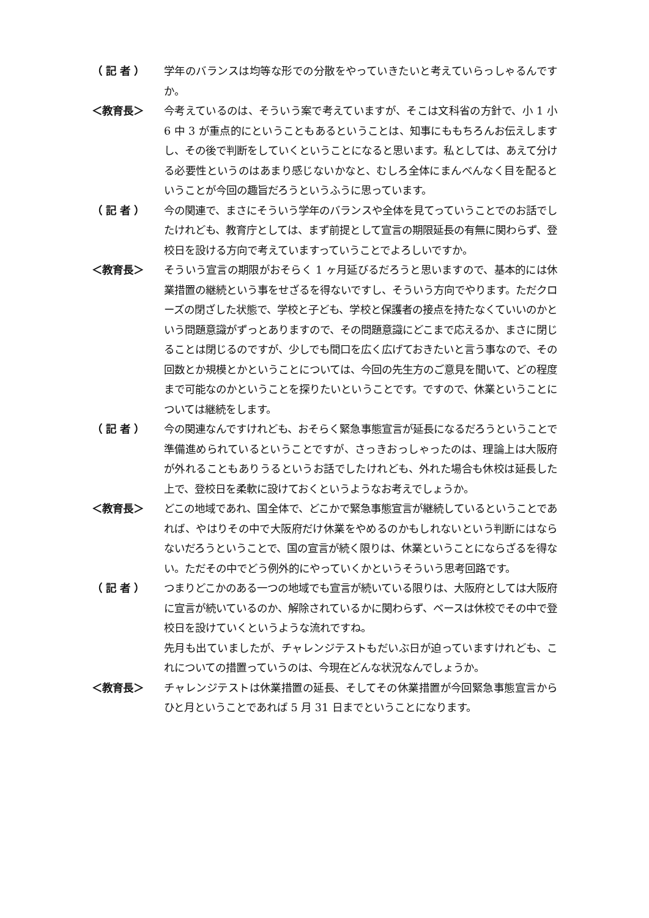（ 記 者 ）
学年のバランスは均等な形での分散をやっていきたいと考えていらっしゃるんですか。
＜教育長＞
今考えているのは、そういう案で考えていますが、そこは文科省の方針で、小 1 小 6 中 3 が重点的にということもあるということは、知事にももちろんお伝えしますし、その後で判断をしていくということになると思います。私としては、あえて分ける必要性というのはあまり感じないかなと、むしろ全体にまんべんなく目を配るということが今回の趣旨だろうというふうに思っています。
（ 記 者 ）
今の関連で、まさにそういう学年のバランスや全体を見てっていうことでのお話でしたけれども、教育庁としては、まず前提として宣言の期限延長の有無に関わらず、登校日を設ける方向で考えていますっていうことでよろしいですか。
＜教育長＞
そういう宣言の期限がおそらく 1 ヶ月延びるだろうと思いますので、基本的には休業措置の継続という事をせざるを得ないですし、そういう方向でやります。ただクローズの閉ざした状態で、学校と子ども、学校と保護者の接点を持たなくていいのかという問題意識がずっとありますので、その問題意識にどこまで応えるか、まさに閉じることは閉じるのですが、少しでも間口を広く広げておきたいと言う事なので、その回数とか規模とかということについては、今回の先生方のご意見を聞いて、どの程度まで可能なのかということを探りたいということです。ですので、休業ということについては継続をします。
（ 記 者 ）
今の関連なんですけれども、おそらく緊急事態宣言が延長になるだろうということで準備進められているということですが、さっきおっしゃったのは、理論上は大阪府が外れることもありうるというお話でしたけれども、外れた場合も休校は延長した上で、登校日を柔軟に設けておくというようなお考えでしょうか。
＜教育長＞
どこの地域であれ、国全体で、どこかで緊急事態宣言が継続しているということであれば、やはりその中で大阪府だけ休業をやめるのかもしれないという判断にはならないだろうということで、国の宣言が続く限りは、休業ということにならざるを得ない。ただその中でどう例外的にやっていくかというそういう思考回路です。
（ 記 者 ）
つまりどこかのある一つの地域でも宣言が続いている限りは、大阪府としては大阪府に宣言が続いているのか、解除されているかに関わらず、ベースは休校でその中で登校日を設けていくというような流れですね。
先月も出ていましたが、チャレンジテストもだいぶ日が迫っていますけれども、これについての措置っていうのは、今現在どんな状況なんでしょうか。
＜教育長＞
チャレンジテストは休業措置の延長、そしてその休業措置が今回緊急事態宣言からひと月ということであれば 5 月 31 日までということになります。